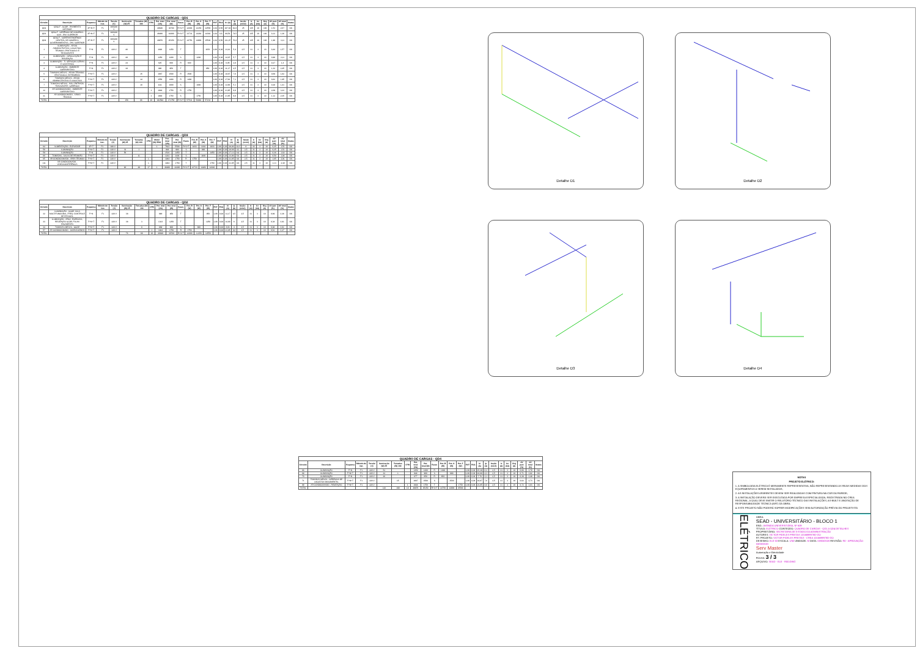QUADRO DE CARGAS - QD1
| Circuito | Descrição | Esquema | Método de inst. | Tensão (V) | Iluminação (W) 25 | Tomadas (W) 100 | 1750 | Pot. total (VA) | Pot. total (W) | Fases | Pot.-R (W) | Pot.-S (W) | Pot.-T (W) | FCT | FCA | In' (A) | Ip (A) | Seção (mm2) | Ic (A) | Icc (kA) | Disj (A) | dV parc (%) | dV total (%) | Status |
| --- | --- | --- | --- | --- | --- | --- | --- | --- | --- | --- | --- | --- | --- | --- | --- | --- | --- | --- | --- | --- | --- | --- | --- | --- |
| QD2 | QDGLF - GGDP - PAVIMENTO INFERIOR | 3F+N+T | F1 | 380/220 V | | | | 40646 | 36700 | R+S+T | 12000 | 12150 | 12550 | 1,04 | 0,56 | 107,83 | 62,8 | 25 | 135 | 10 | 100 | 1,53 | 2,67 | OK |
| QD3 | QDGLF - GERÊNCIA DE COMPRAS GOV - PAV. SUPERIOR | 3F+N+T | F1 | 380/220 V | | | | 46466 | 42400 | R+S+T | 13733 | 14283 | 14383 | 1,04 | 0,6 | 89,54 | 74,5 | 25 | 135 | 10 | 100 | 0,13 | 1,26 | OK |
| QD4 | QDGLF - SUPERINTENDÊNCIA CENTRAL DE COMPRAS GOVERNAMENTAIS - PAV. SUPERIOR | 3F+N+T | F1 | 380/220 V | | | | 49976 | 45150 | R+S+T | 14750 | 14900 | 15500 | 1,04 | 0,56 | 131,87 | 76,8 | 25 | 135 | 10 | 100 | 1,98 | 3,11 | OK |
| 1 | ILUMINAÇÃO - APOIO ADMINISTRATIVO, LOGISTICO, TÉCNICO, PROTOCOLO E TRANSPORTE | F+N | F1 | 220 V | 46 | | | 1198 | 1150 | T | | | 1150 | 1,06 | 0,38 | 13,41 | 5,4 | 2,5 | 31 | 3 | 10 | 0,44 | 1,57 | OK |
| 2 | ILUMINAÇÃO - CIRCULAÇÃO E RECEPÇÃO | F+N | F1 | 220 V | 48 | | | 1250 | 1200 | S | | 1200 | | 1,06 | 0,38 | 14,15 | 5,7 | 2,5 | 31 | 3 | 10 | 0,98 | 2,11 | OK |
| 3 | ILUMINAÇÃO - TI, SERVIÇOS GERAIS E SANITÁRIOS | F+N | F1 | 220 V | 24 | | | 625 | 600 | R | 600 | | | 1,06 | 0,38 | 6,95 | 2,8 | 2,5 | 31 | 3 | 10 | 0,27 | 1,4 | OK |
| 4 | ILUMINAÇÃO - AMBIENTE CORPORATIVO | F+N | F1 | 220 V | 38 | | | 990 | 950 | T | | | 950 | 1,06 | 0,38 | 11,17 | 4,5 | 2,5 | 31 | 3 | 10 | 1,32 | 2,45 | OK |
| 5 | TOMADAS MESAS - APOIO TÉCNICO, PROTOCOLO, PATRIMÔNIO | F+N+T | F1 | 220 V | | 15 | | 1667 | 1500 | R | 1500 | | | 1,06 | 0,38 | 18,87 | 7,6 | 2,5 | 31 | 3 | 10 | 0,69 | 1,82 | OK |
| 6 | TOMADAS MESAS - APOIO ADMINISTRATIVO E LOGISTICO | F+N+T | F1 | 220 V | | 14 | | 1556 | 1400 | R | 1400 | | | 1,06 | 0,38 | 17,63 | 7,1 | 2,5 | 31 | 3 | 10 | 0,62 | 1,95 | OK |
| 7 | TOMADAS MESAS - HALL ENTRADA, TRANSPORTE, GERÊNCIA | F+N+T | F1 | 220 V | | 10 | | 1111 | 1000 | S | | 1000 | | 1,06 | 0,38 | 12,66 | 5,1 | 2,5 | 31 | 3 | 10 | 0,28 | 1,41 | OK |
| 12 | AR CONDICIONADO - AMBIENTE CORPORATIVO | F+N+T | F1 | 220 V | | | 1 | 1944 | 1750 | R | 1750 | | | 1,06 | 0,38 | 21,85 | 8,8 | 2,5 | 31 | 3 | 10 | 2,09 | 3,23 | OK |
| 31 | AR CONDICIONADO - APOIO TÉCNICO | F+N+T | F1 | 220 V | | | 1 | 1944 | 1750 | S | | 1750 | | 1,06 | 0,38 | 21,85 | 8,8 | 2,5 | 31 | 3 | 10 | 1,12 | 2,25 | OK |
| TOTAL | | | | | 156 | 86 | 20 | 191594 | 171750 | R+S+T | 57533 | 56983 | 57233 | | | | | | | | | | | |
QUADRO DE CARGAS - QD3
| Circuito | Descrição | Esquema | Método de inst. | Tensão (V) | Iluminação (W) 25 | Tomadas (W) 100 | 1750 | Motor (W) 5500 | Pot. total (VA) | Pot. total (W) | Fases | Pot.-R (W) | Pot.-S (W) | Pot.-T (W) | FCT | FCA | In' (A) | Ip (A) | Seção (mm2) | Ic (A) | Icc (kA) | Disj (A) | dV parc (%) | dV total (%) | Status |
| --- | --- | --- | --- | --- | --- | --- | --- | --- | --- | --- | --- | --- | --- | --- | --- | --- | --- | --- | --- | --- | --- | --- | --- | --- | --- |
| 64 | ALIMENTAÇÃO - ELEVADOR | 3F+T | F1 | 380 V | | | | 1 | 7622 | 5500 | R+S+T | 1833 | 1833 | 1833 | 1,06 | 0,38 | 28,80 | 11,6 | 6 | 43 | 3 | 16 | 0,25 | 1,51 | OK |
| 58 | ILUMINAÇÃO | F+N+T | F1 | 220 V | 32 | 1 | | | 944 | 900 | S | | 900 | | 1,06 | 0,38 | 10,68 | 4,3 | 2,5 | 31 | 3 | 10 | 0,25 | 1,51 | OK |
| 59 | ILUMINAÇÃO | F+N | F1 | 220 V | 58 | | | | 1510 | 1450 | T | | | 1450 | 1,06 | 0,38 | 17,13 | 6,9 | 2,5 | 31 | 3 | 10 | 0,36 | 1,62 | OK |
| 60 | TOMADAS - SALAS DE REUNIÃO | F+N+T | F1 | 220 V | | 11 | | | 1222 | 1100 | S | | 1100 | | 1,06 | 0,38 | 13,90 | 5,6 | 2,5 | 31 | 3 | 10 | 0,58 | 1,84 | OK |
| 65 | AR CONDICIONADO - ÁREA TÉCNICA | F+N+T | F1 | 220 V | | | 1 | | 1944 | 1750 | R | 1750 | | | 1,06 | 0,38 | 21,85 | 8,8 | 2,5 | 31 | 3 | 10 | 1,65 | 2,91 | OK |
| 111 | AR CONDICIONADO - VIDEOCONFERÊNCIA | F+N+T | F1 | 220 V | | | 1 | | 1944 | 1750 | T | | | 1750 | 1,06 | 0,38 | 21,85 | 8,8 | 2,5 | 31 | 3 | 10 | 1,13 | 2,39 | OK |
| TOTAL | | | | | 90 | 49 | 17 | 1 | 46466 | 42400 | R+S+T | 13733 | 14283 | 14383 | | | | | | | | | | | |
QUADRO DE CARGAS - QD2
| Circuito | Descrição | Esquema | Método de inst. | Tensão (V) | Iluminação (W) 25 | Tomadas (W) 100 | 1750 | Pot. total (VA) | Pot. total (W) | Fases | Pot.-R (W) | Pot.-S (W) | Pot.-T (W) | FCT | FCA | In' (A) | Ip (A) | Seção (mm2) | Ic (A) | Icc (kA) | Disj (A) | dV parc (%) | dV total (%) | Status |
| --- | --- | --- | --- | --- | --- | --- | --- | --- | --- | --- | --- | --- | --- | --- | --- | --- | --- | --- | --- | --- | --- | --- | --- | --- |
| 32 | ILUMINAÇÃO - GGDP, SALA MULTIFUNCIONAL, FREQ. CONTROLE DE PESSOAL | F+N | F1 | 220 V | 38 | | | 990 | 950 | T | | | 950 | 1,06 | 0,38 | 11,17 | 4,5 | 2,5 | 31 | 3 | 10 | 0,69 | 3,36 | OK |
| 33 | ILUMINAÇÃO - PROJ. ESPECIAIS, RECEPÇÃO GGDP, FOLHA PAGAMENTO | F+N+T | F1 | 220 V | 38 | 3 | | 1323 | 1250 | T | | | 1250 | 1,06 | 0,38 | 14,90 | 6 | 2,5 | 31 | 3 | 10 | 0,34 | 3,01 | OK |
| 34 | TOMADAS MESAS - GGDP | F+N+T | F1 | 220 V | | 8 | | 889 | 800 | S | | 800 | | 1,06 | 0,38 | 8,93 | 4 | 2,5 | 31 | 3 | 10 | 0,94 | 3,61 | OK |
| 57 | AR CONDICIONADO - COPA/COZINHA | F+N+T | F1 | 220 V | | | 1 | 1944 | 1750 | R | 1750 | | | 1,06 | 0,38 | 21,85 | 8,8 | 2,5 | 31 | 3 | 10 | 0,61 | 3,27 | OK |
| TOTAL | | | | | 76 | 68 | 16 | 40646 | 36700 | R+S+T | 12000 | 12150 | 12550 | | | | | | | | | | | |
Detalhe D1
Detalhe D2
Detalhe D3
Detalhe D4
QUADRO DE CARGAS - QD4
| Circuito | Descrição | Esquema | Método de inst. | Tensão (V) | Iluminação (W) 25 | Tomadas (W) 100 | 1750 | Pot. total (VA) | Pot. total (W) | Fases | Pot.-R (W) | Pot.-S (W) | Pot.-T (W) | FCT | FCA | In' (A) | Ip (A) | Seção (mm2) | Ic (A) | Icc (kA) | Disj (A) | dV parc (%) | dV total (%) | Status |
| --- | --- | --- | --- | --- | --- | --- | --- | --- | --- | --- | --- | --- | --- | --- | --- | --- | --- | --- | --- | --- | --- | --- | --- | --- |
| 68 | ILUMINAÇÃO | F+N | F1 | 220 V | 52 | | | 1354 | 1300 | R | 1300 | | | 1,06 | 0,38 | 15,39 | 6,2 | 2,5 | 31 | 3 | 10 | 0,66 | 3,79 | OK |
| 69 | ILUMINAÇÃO | F+N+T | F1 | 220 V | 32 | 1 | | 944 | 900 | S | | 900 | | 1,06 | 0,38 | 10,68 | 4,3 | 2,5 | 31 | 3 | 10 | 0,71 | 3,82 | OK |
| 70 | ILUMINAÇÃO | F+N | F1 | 220 V | 26 | | | 677 | 650 | R | 650 | | | 1,06 | 0,38 | 7,70 | 3,1 | 2,5 | 31 | 3 | 10 | 0,38 | 3,49 | OK |
| 71 | TOMADAS MESAS - GERENCIA DE LOGISTICA DOCUMENTAL | F+N+T | F1 | 220 V | | 15 | | 1667 | 1500 | S | | 1500 | | 1,06 | 0,38 | 18,87 | 7,6 | 2,5 | 31 | 3 | 10 | 0,62 | 3,73 | OK |
| 99 | AR CONDICIONADO - RECEPÇÃO | F+N+T | F1 | 220 V | | | 1 | 1944 | 1750 | T | | | 1750 | 1,06 | 0,38 | 21,85 | 8,8 | 2,5 | 31 | 3 | 10 | 0,72 | 3,83 | OK |
| TOTAL | | | | | 110 | 109 | 18 | 49976 | 45150 | R+S+T | 14750 | 14900 | 15500 | | | | | | | | | | | |
NOTAS
PROJETO ELÉTRICO:
1. A SIMBOLOGIA ELÉTRICA É MERAMENTE REPRESENTATIVA, NÃO REPRESENTANDO AS REAIS MEDIDAS DOS EQUIPAMENTOS A SEREM INSTALADOS;
2. AS INSTALAÇÕES APARENTES DEVEM SER REALIZADAS COM PINTURA NA COR DA PAREDE;
3. A INSTALAÇÃO DEVERÁ SER EXECUTADA POR EMPRESA ESPECIALIZADA, REGISTRADA NO CREA REGIONAL, A QUAL DEVE EMITIR O RELATÓRIO TÉCNICO DAS INSTALAÇÕES, AS-BUILT E ANOTAÇÃO DE RESPONSABILIDADE TÉCNICA (ART) DA OBRA;
4. ESTE PROJETO NÃO PODERÁ SOFRER MODIFICAÇÕES SEM AUTORIZAÇÃO PRÉVIA DO PROJETISTA
ELÉTRICO
OBRA:
SEAD - UNIVERSITÁRIO - BLOCO 1
END.: AVENIDA UNIVERSITÁRIA, Nº 609
TÍTULO: ELÉTRICO CONTEÚDO: QUADRO DE CARGAS - QD1 A QD4 DETALHES
PROPRIETÁRIO: SECRETARIA DE ESTADO DA ADMINISTRAÇÃO
AUTORES: VICTOR FIDELES FREITAS 1016889978D-GO
RT. PROJETO: VICTOR FIDELES FREITAS - CREA 1016889978D-GO
DESENHO: ELE-03 ESCALA: 1/50 UNIDADE: M DATA: 03/03/2020 REVISÃO: R0 - APROVAÇÃO 03/03/2020
Serv Master
Automação e Eletricidade
FOLHA: 3 / 3
ARQUIVO: SEAD - ELE - R00.DWG